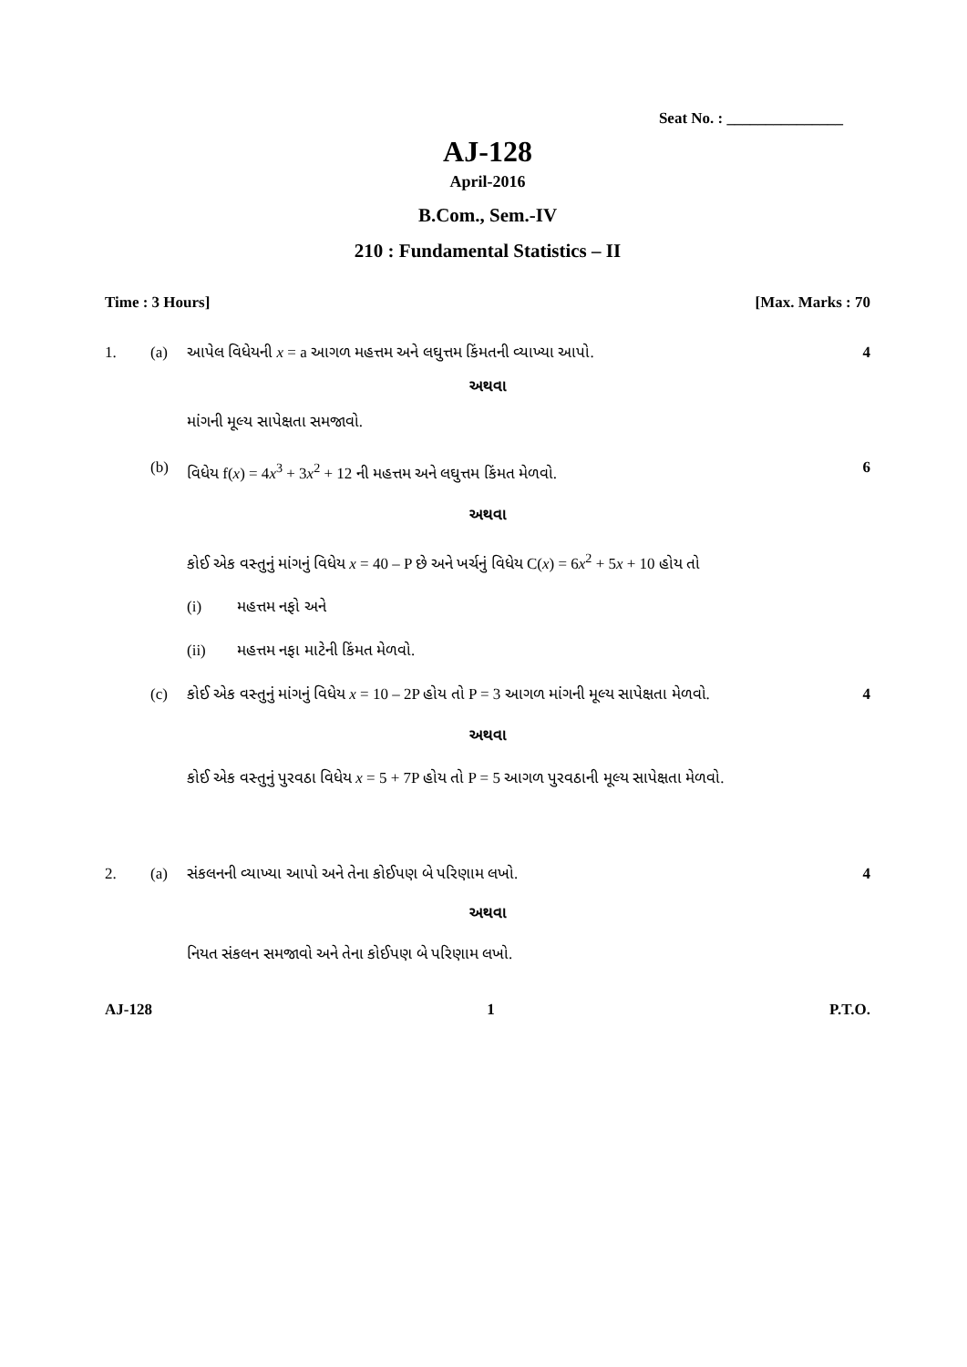Seat No. : _______________
AJ-128
April-2016
B.Com., Sem.-IV
210 : Fundamental Statistics – II
Time : 3 Hours] [Max. Marks : 70
1. (a) આપેલ વિધેયની x = a આગળ મહત્તમ અને લઘુત્તમ કિંમતની વ્યાખ્યા આપો. 4
અથવા
માંગની મૂલ્ય સાપેક્ષતા સમજાવો.
(b) વિધેય f(x) = 4x<sup>3</sup> + 3x<sup>2</sup> + 12 ની મહત્તમ અને લઘુત્તમ કિંમત મેળવો. 6
અથવા
કોઈ એક વસ્તુનું માંગનું વિધેય x = 40 – P છે અને ખર્ચનું વિધેય C(x) = 6x<sup>2</sup> + 5x + 10 હોય તો
(i) મહત્તમ નફો અને
(ii) મહત્તમ નફા માટેની કિંમત મેળવો.
(c) કોઈ એક વસ્તુનું માંગનું વિધેય x = 10 – 2P હોય તો P = 3 આગળ માંગની મૂલ્ય સાપેક્ષતા મેળવો. 4
અથવા
કોઈ એક વસ્તુનું પુરવઠા વિધેય x = 5 + 7P હોય તો P = 5 આગળ પુરવઠાની મૂલ્ય સાપેક્ષતા મેળવો.
2. (a) સંકલનની વ્યાખ્યા આપો અને તેના કોઈપણ બે પરિણામ લખો. 4
અથવા
નિયત સંકલન સમજાવો અને તેના કોઈપણ બે પરિણામ લખો.
AJ-128 1 P.T.O.